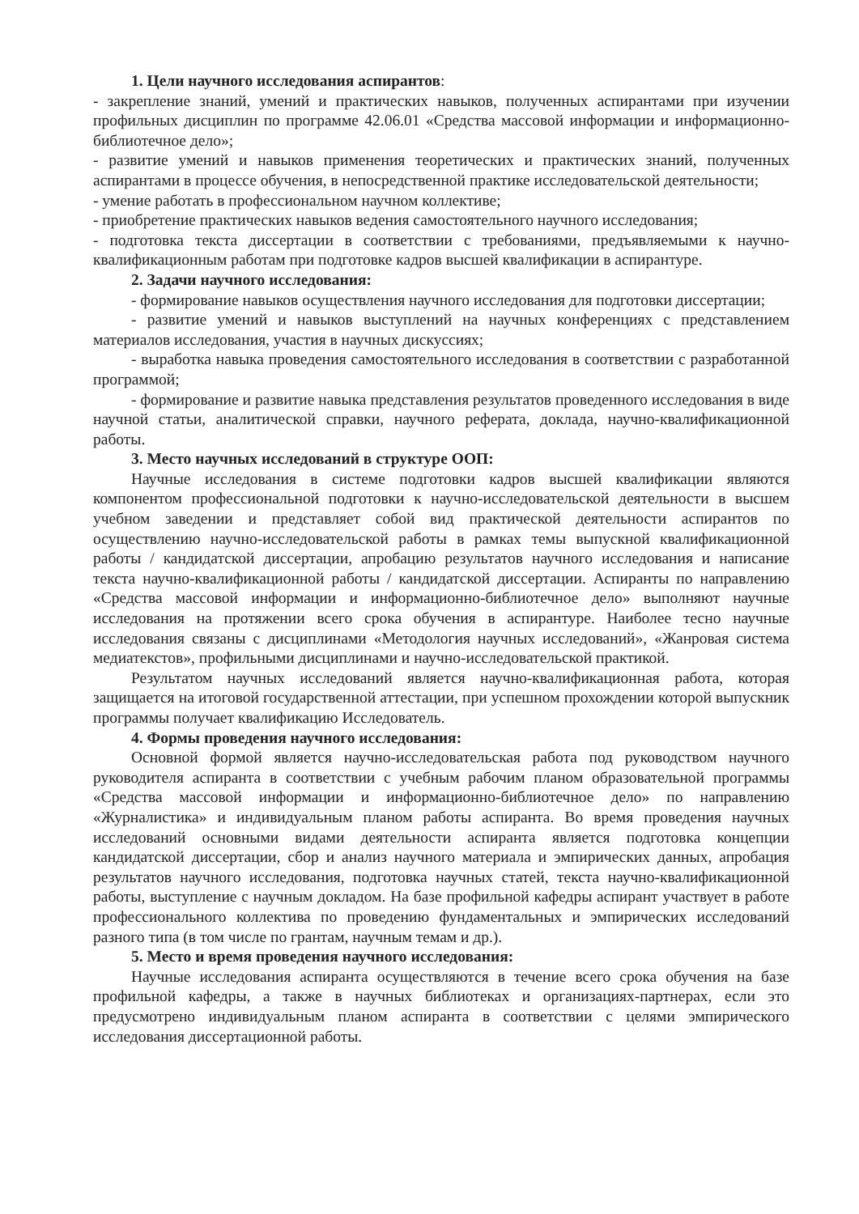1. Цели научного исследования аспирантов:
- закрепление знаний, умений и практических навыков, полученных аспирантами при изучении профильных дисциплин по программе 42.06.01 «Средства массовой информации и информационно-библиотечное дело»;
- развитие умений и навыков применения теоретических и практических знаний, полученных аспирантами в процессе обучения, в непосредственной практике исследовательской деятельности;
- умение работать в профессиональном научном коллективе;
- приобретение практических навыков ведения самостоятельного научного исследования;
- подготовка текста диссертации в соответствии с требованиями, предъявляемыми к научно-квалификационным работам при подготовке кадров высшей квалификации в аспирантуре.
2. Задачи научного исследования:
- формирование навыков осуществления научного исследования для подготовки диссертации;
- развитие умений и навыков выступлений на научных конференциях с представлением материалов исследования, участия в научных дискуссиях;
- выработка навыка проведения самостоятельного исследования в соответствии с разработанной программой;
- формирование и развитие навыка представления результатов проведенного исследования в виде научной статьи, аналитической справки, научного реферата, доклада, научно-квалификационной работы.
3. Место научных исследований в структуре ООП:
Научные исследования в системе подготовки кадров высшей квалификации являются компонентом профессиональной подготовки к научно-исследовательской деятельности в высшем учебном заведении и представляет собой вид практической деятельности аспирантов по осуществлению научно-исследовательской работы в рамках темы выпускной квалификационной работы / кандидатской диссертации, апробацию результатов научного исследования и написание текста научно-квалификационной работы / кандидатской диссертации. Аспиранты по направлению «Средства массовой информации и информационно-библиотечное дело» выполняют научные исследования на протяжении всего срока обучения в аспирантуре. Наиболее тесно научные исследования связаны с дисциплинами «Методология научных исследований», «Жанровая система медиатекстов», профильными дисциплинами и научно-исследовательской практикой.
Результатом научных исследований является научно-квалификационная работа, которая защищается на итоговой государственной аттестации, при успешном прохождении которой выпускник программы получает квалификацию Исследователь.
4. Формы проведения научного исследования:
Основной формой является научно-исследовательская работа под руководством научного руководителя аспиранта в соответствии с учебным рабочим планом образовательной программы «Средства массовой информации и информационно-библиотечное дело» по направлению «Журналистика» и индивидуальным планом работы аспиранта. Во время проведения научных исследований основными видами деятельности аспиранта является подготовка концепции кандидатской диссертации, сбор и анализ научного материала и эмпирических данных, апробация результатов научного исследования, подготовка научных статей, текста научно-квалификационной работы, выступление с научным докладом. На базе профильной кафедры аспирант участвует в работе профессионального коллектива по проведению фундаментальных и эмпирических исследований разного типа (в том числе по грантам, научным темам и др.).
5. Место и время проведения научного исследования:
Научные исследования аспиранта осуществляются в течение всего срока обучения на базе профильной кафедры, а также в научных библиотеках и организациях-партнерах, если это предусмотрено индивидуальным планом аспиранта в соответствии с целями эмпирического исследования диссертационной работы.